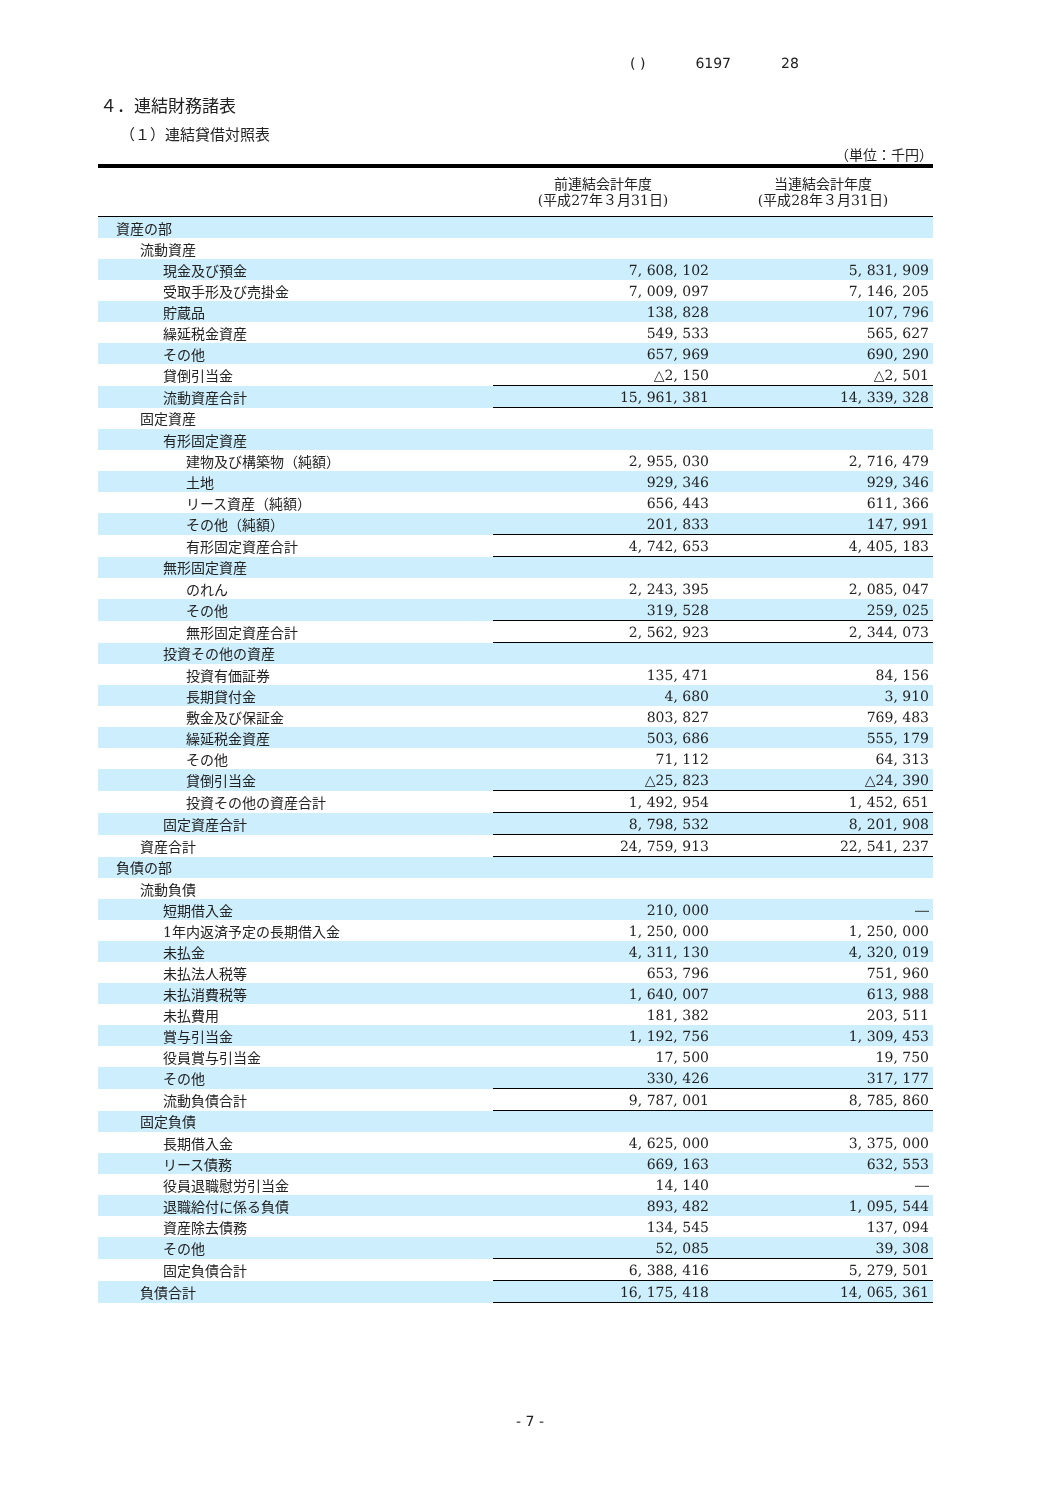( ) 6197 28
４．連結財務諸表
（１）連結貸借対照表
（単位：千円）
| | 前連結会計年度 (平成27年３月31日) | 当連結会計年度 (平成28年３月31日) |
| --- | --- | --- |
| 資産の部 | | |
| 流動資産 | | |
| 現金及び預金 | 7, 608, 102 | 5, 831, 909 |
| 受取手形及び売掛金 | 7, 009, 097 | 7, 146, 205 |
| 貯蔵品 | 138, 828 | 107, 796 |
| 繰延税金資産 | 549, 533 | 565, 627 |
| その他 | 657, 969 | 690, 290 |
| 貸倒引当金 | △2, 150 | △2, 501 |
| 流動資産合計 | 15, 961, 381 | 14, 339, 328 |
| 固定資産 | | |
| 有形固定資産 | | |
| 建物及び構築物（純額） | 2, 955, 030 | 2, 716, 479 |
| 土地 | 929, 346 | 929, 346 |
| リース資産（純額） | 656, 443 | 611, 366 |
| その他（純額） | 201, 833 | 147, 991 |
| 有形固定資産合計 | 4, 742, 653 | 4, 405, 183 |
| 無形固定資産 | | |
| のれん | 2, 243, 395 | 2, 085, 047 |
| その他 | 319, 528 | 259, 025 |
| 無形固定資産合計 | 2, 562, 923 | 2, 344, 073 |
| 投資その他の資産 | | |
| 投資有価証券 | 135, 471 | 84, 156 |
| 長期貸付金 | 4, 680 | 3, 910 |
| 敷金及び保証金 | 803, 827 | 769, 483 |
| 繰延税金資産 | 503, 686 | 555, 179 |
| その他 | 71, 112 | 64, 313 |
| 貸倒引当金 | △25, 823 | △24, 390 |
| 投資その他の資産合計 | 1, 492, 954 | 1, 452, 651 |
| 固定資産合計 | 8, 798, 532 | 8, 201, 908 |
| 資産合計 | 24, 759, 913 | 22, 541, 237 |
| 負債の部 | | |
| 流動負債 | | |
| 短期借入金 | 210, 000 | ― |
| 1年内返済予定の長期借入金 | 1, 250, 000 | 1, 250, 000 |
| 未払金 | 4, 311, 130 | 4, 320, 019 |
| 未払法人税等 | 653, 796 | 751, 960 |
| 未払消費税等 | 1, 640, 007 | 613, 988 |
| 未払費用 | 181, 382 | 203, 511 |
| 賞与引当金 | 1, 192, 756 | 1, 309, 453 |
| 役員賞与引当金 | 17, 500 | 19, 750 |
| その他 | 330, 426 | 317, 177 |
| 流動負債合計 | 9, 787, 001 | 8, 785, 860 |
| 固定負債 | | |
| 長期借入金 | 4, 625, 000 | 3, 375, 000 |
| リース債務 | 669, 163 | 632, 553 |
| 役員退職慰労引当金 | 14, 140 | ― |
| 退職給付に係る負債 | 893, 482 | 1, 095, 544 |
| 資産除去債務 | 134, 545 | 137, 094 |
| その他 | 52, 085 | 39, 308 |
| 固定負債合計 | 6, 388, 416 | 5, 279, 501 |
| 負債合計 | 16, 175, 418 | 14, 065, 361 |
- 7 -